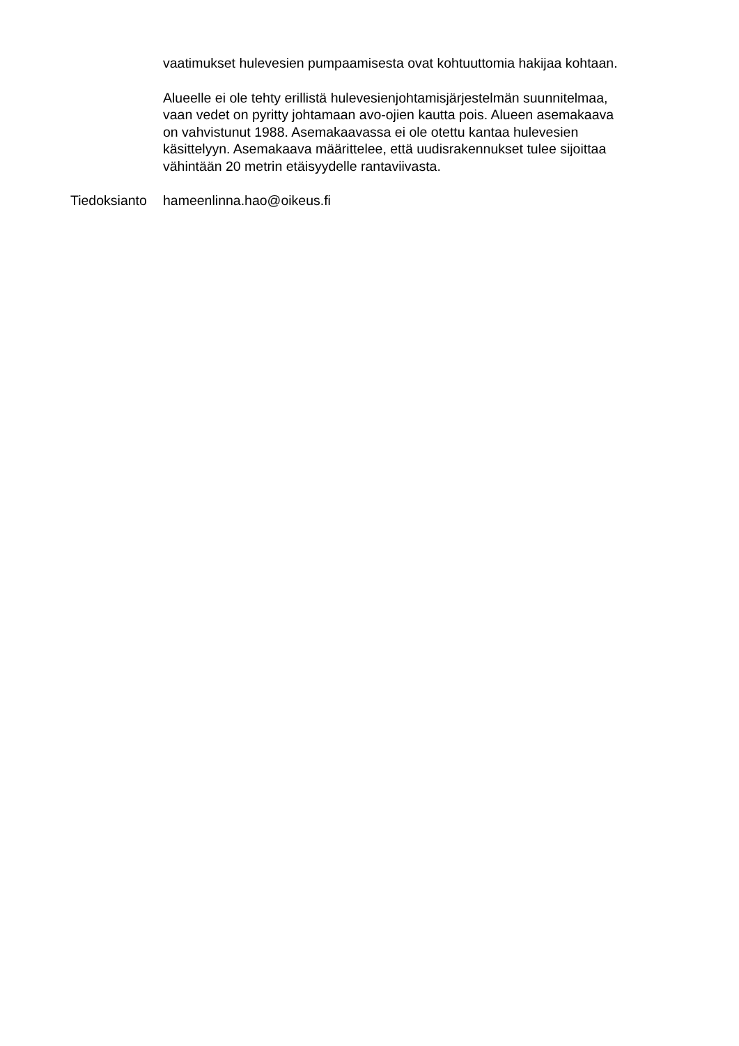vaatimukset hulevesien pumpaamisesta ovat kohtuuttomia hakijaa kohtaan.
Alueelle ei ole tehty erillistä hulevesienjohtamisjärjestelmän suunnitelmaa, vaan vedet on pyritty johtamaan avo-ojien kautta pois. Alueen asemakaava on vahvistunut 1988. Asemakaavassa ei ole otettu kantaa hulevesien käsittelyyn. Asemakaava määrittelee, että uudisrakennukset tulee sijoittaa vähintään 20 metrin etäisyydelle rantaviivasta.
Tiedoksianto hameenlinna.hao@oikeus.fi